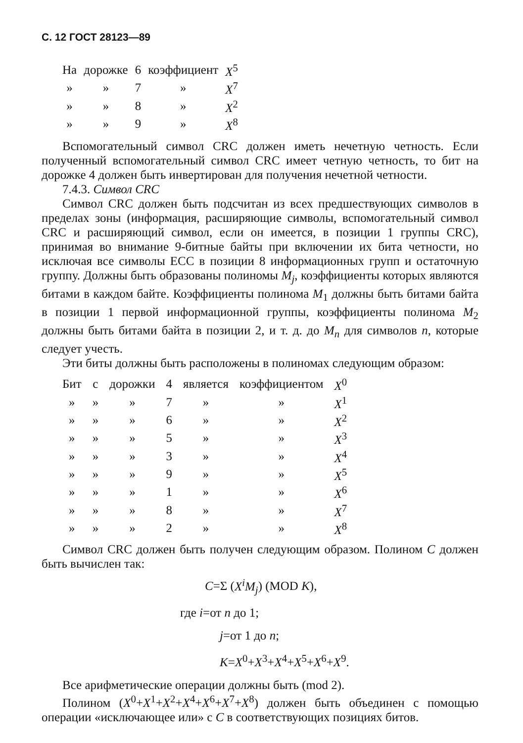С. 12 ГОСТ 28123—89
| На | дорожке | 6 | коэффициент | X<sup>5</sup> |
| » | » | 7 | » | X<sup>7</sup> |
| » | » | 8 | » | X<sup>2</sup> |
| » | » | 9 | » | X<sup>8</sup> |
Вспомогательный символ CRC должен иметь нечетную четность. Если полученный вспомогательный символ CRC имеет четную четность, то бит на дорожке 4 должен быть инвертирован для получения нечетной четности.
7.4.3. Символ CRC
Символ CRC должен быть подсчитан из всех предшествующих символов в пределах зоны (информация, расширяющие символы, вспомогательный символ CRC и расширяющий символ, если он имеется, в позиции 1 группы CRC), принимая во внимание 9-битные байты при включении их бита четности, но исключая все символы ECC в позиции 8 информационных групп и остаточную группу. Должны быть образованы полиномы M<sub>j</sub>, коэффициенты которых являются битами в каждом байте. Коэффициенты полинома M<sub>1</sub> должны быть битами байта в позиции 1 первой информационной группы, коэффициенты полинома M<sub>2</sub> должны быть битами байта в позиции 2, и т. д. до M<sub>n</sub> для символов n, которые следует учесть.
Эти биты должны быть расположены в полиномах следующим образом:
| Бит | с | дорожки | 4 | является | коэффициентом | X<sup>0</sup> |
| » | » | » | 7 | » | » | X<sup>1</sup> |
| » | » | » | 6 | » | » | X<sup>2</sup> |
| » | » | » | 5 | » | » | X<sup>3</sup> |
| » | » | » | 3 | » | » | X<sup>4</sup> |
| » | » | » | 9 | » | » | X<sup>5</sup> |
| » | » | » | 1 | » | » | X<sup>6</sup> |
| » | » | » | 8 | » | » | X<sup>7</sup> |
| » | » | » | 2 | » | » | X<sup>8</sup> |
Символ CRC должен быть получен следующим образом. Полином C должен быть вычислен так:
C=Σ (X<sup>i</sup>M<sub>j</sub>) (MOD K),
где i=от n до 1;
j=от 1 до n;
K=X<sup>0</sup>+X<sup>3</sup>+X<sup>4</sup>+X<sup>5</sup>+X<sup>6</sup>+X<sup>9</sup>.
Все арифметические операции должны быть (mod 2).
Полином (X<sup>0</sup>+X<sup>1</sup>+X<sup>2</sup>+X<sup>4</sup>+X<sup>6</sup>+X<sup>7</sup>+X<sup>8</sup>) должен быть объединен с помощью операции «исключающее или» с C в соответствующих позициях битов.